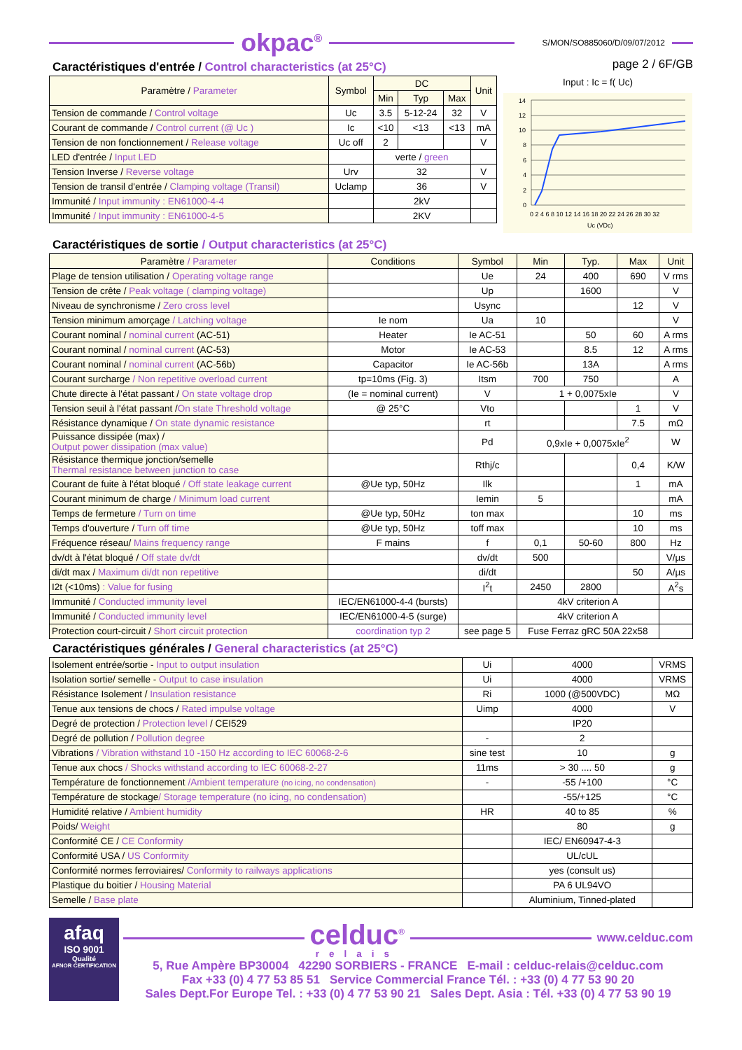okpac<sup>®</sup>
S/MON/SO885060/D/09/07/2012
Caractéristiques d'entrée / Control characteristics (at 25°C)
| Paramètre / Parameter | Symbol | DC | | | Unit |
| --- | --- | --- | --- | --- | --- |
| | | Min | Typ | Max | |
| Tension de commande / Control voltage | Uc | 3.5 | 5-12-24 | 32 | V |
| Courant de commande / Control current (@ Uc ) | Ic | <10 | <13 | <13 | mA |
| Tension de non fonctionnement / Release voltage | Uc off | 2 | | | V |
| LED d'entrée / Input LED | | verte / green | | | |
| Tension Inverse / Reverse voltage | Urv | 32 | | | V |
| Tension de transil d'entrée / Clamping voltage (Transil) | Uclamp | 36 | | | V |
| Immunité / Input immunity : EN61000-4-4 | | 2kV | | | |
| Immunité / Input immunity : EN61000-4-5 | | 2KV | | | |
page 2 / 6F/GB
Input : Ic = f( Uc)
0
2
4
6
8
10
12
14
0 2 4 6 8 10 12 14 16 18 20 22 24 26 28 30 32
Uc (VDc)
Caractéristiques de sortie / Output characteristics (at 25°C)
| Paramètre / Parameter | Conditions | Symbol | Min | Typ. | Max | Unit |
| --- | --- | --- | --- | --- | --- | --- |
| Plage de tension utilisation / Operating voltage range | | Ue | 24 | 400 | 690 | V rms |
| Tension de crête / Peak voltage ( clamping voltage) | | Up | | 1600 | | V |
| Niveau de synchronisme / Zero cross level | | Usync | | | 12 | V |
| Tension minimum amorçage / Latching voltage | Ie nom | Ua | 10 | | | V |
| Courant nominal / nominal current (AC-51) | Heater | Ie AC-51 | | 50 | 60 | A rms |
| Courant nominal / nominal current (AC-53) | Motor | Ie AC-53 | | 8.5 | 12 | A rms |
| Courant nominal / nominal current (AC-56b) | Capacitor | Ie AC-56b | | 13A | | A rms |
| Courant surcharge / Non repetitive overload current | tp=10ms (Fig. 3) | Itsm | 700 | 750 | | A |
| Chute directe à l'état passant / On state voltage drop | (Ie = nominal current) | V | 1 + 0,0075xIe | | | V |
| Tension seuil à l'état passant / On state Threshold voltage | @ 25°C | Vto | | | 1 | V |
| Résistance dynamique / On state dynamic resistance | | rt | | | 7.5 | mΩ |
| Puissance dissipée (max) / Output power dissipation (max value) | | Pd | 0,9xIe + 0,0075xIe<sup>2</sup> | | | W |
| Résistance thermique jonction/semelle Thermal resistance between junction to case | | Rthj/c | | | 0,4 | K/W |
| Courant de fuite à l'état bloqué / Off state leakage current | @Ue typ, 50Hz | Ilk | | | 1 | mA |
| Courant minimum de charge / Minimum load current | | Iemin | 5 | | | mA |
| Temps de fermeture / Turn on time | @Ue typ, 50Hz | ton max | | | 10 | ms |
| Temps d'ouverture / Turn off time | @Ue typ, 50Hz | toff max | | | 10 | ms |
| Fréquence réseau/ Mains frequency range | F mains | f | 0,1 | 50-60 | 800 | Hz |
| dv/dt à l'état bloqué / Off state dv/dt | | dv/dt | 500 | | | V/µs |
| di/dt max / Maximum di/dt non repetitive | | di/dt | | | 50 | A/µs |
| I2t (<10ms) : Value for fusing | | I<sup>2</sup>t | 2450 | 2800 | | A<sup>2</sup>s |
| Immunité / Conducted immunity level | IEC/EN61000-4-4 (bursts) | | 4kV criterion A | | | |
| Immunité / Conducted immunity level | IEC/EN61000-4-5 (surge) | | 4kV criterion A | | | |
| Protection court-circuit / Short circuit protection | coordination typ 2 | see page 5 | Fuse Ferraz gRC 50A 22x58 | | | |
Caractéristiques générales / General characteristics (at 25°C)
| Isolement entrée/sortie - Input to output insulation | Ui | 4000 | VRMS |
| Isolation sortie/ semelle - Output to case insulation | Ui | 4000 | VRMS |
| Résistance Isolement / Insulation resistance | Ri | 1000 (@500VDC) | MΩ |
| Tenue aux tensions de chocs / Rated impulse voltage | Uimp | 4000 | V |
| Degré de protection / Protection level / CEI529 | | IP20 | |
| Degré de pollution / Pollution degree | - | 2 | |
| Vibrations / Vibration withstand 10 -150 Hz according to IEC 60068-2-6 | sine test | 10 | g |
| Tenue aux chocs / Shocks withstand according to IEC 60068-2-27 | 11ms | > 30 .... 50 | g |
| Température de fonctionnement /Ambient temperature (no icing, no condensation) | - | -55 /+100 | °C |
| Température de stockage / Storage temperature (no icing, no condensation) | | -55/+125 | °C |
| Humidité relative / Ambient humidity | HR | 40 to 85 | % |
| Poids/ Weight | | 80 | g |
| Conformité CE / CE Conformity | | IEC/ EN60947-4-3 | |
| Conformité USA / US Conformity | | UL/cUL | |
| Conformité normes ferroviaires/ Conformity to railways applications | | yes (consult us) | |
| Plastique du boitier / Housing Material | | PA 6 UL94VO | |
| Semelle / Base plate | | Aluminium, Tinned-plated | |
afaq
ISO 9001
Qualité
AFNOR CERTIFICATION
celduc<sup>®</sup>
relais
www.celduc.com
5, Rue Ampère BP30004 42290 SORBIERS - FRANCE E-mail : celduc-relais@celduc.com
Fax +33 (0) 4 77 53 85 51 Service Commercial France Tél. : +33 (0) 4 77 53 90 20
Sales Dept.For Europe Tel. : +33 (0) 4 77 53 90 21 Sales Dept. Asia : Tél. +33 (0) 4 77 53 90 19